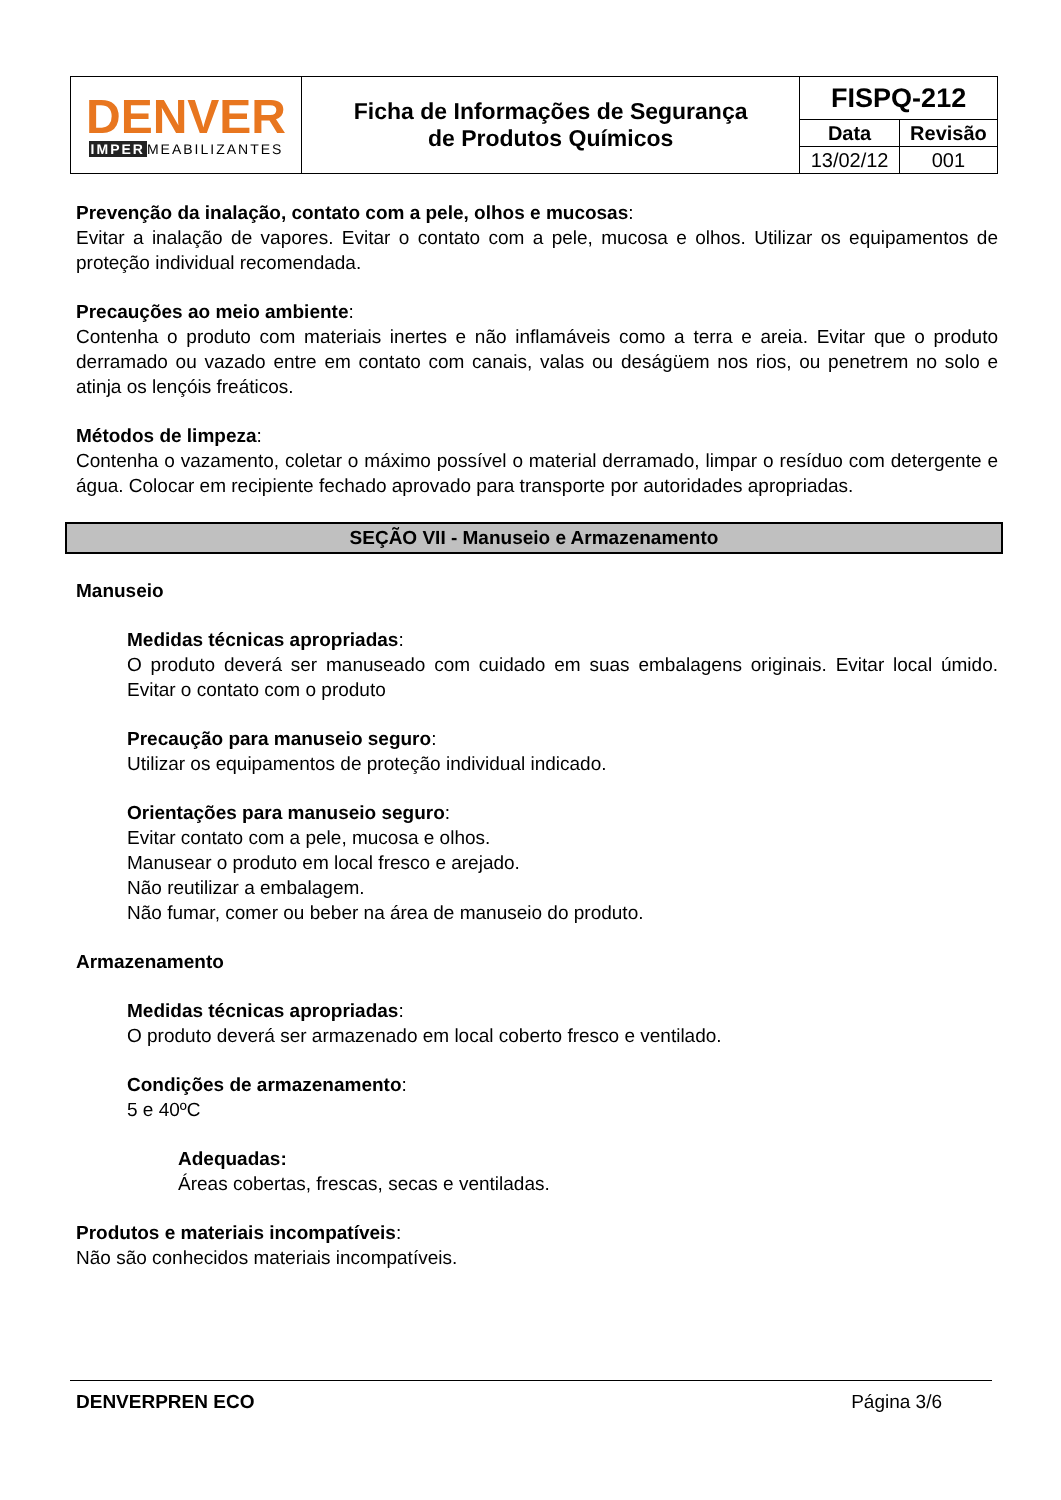| DENVER IMPER MEABILIZANTES | Ficha de Informações de Segurança de Produtos Químicos | FISPQ-212 | |
| | | Data | Revisão |
| | | 13/02/12 | 001 |
Prevenção da inalação, contato com a pele, olhos e mucosas:
Evitar a inalação de vapores. Evitar o contato com a pele, mucosa e olhos. Utilizar os equipamentos de proteção individual recomendada.
Precauções ao meio ambiente:
Contenha o produto com materiais inertes e não inflamáveis como a terra e areia. Evitar que o produto derramado ou vazado entre em contato com canais, valas ou deságüem nos rios, ou penetrem no solo e atinja os lençóis freáticos.
Métodos de limpeza:
Contenha o vazamento, coletar o máximo possível o material derramado, limpar o resíduo com detergente e água. Colocar em recipiente fechado aprovado para transporte por autoridades apropriadas.
SEÇÃO VII - Manuseio e Armazenamento
Manuseio
Medidas técnicas apropriadas:
O produto deverá ser manuseado com cuidado em suas embalagens originais. Evitar local úmido. Evitar o contato com o produto
Precaução para manuseio seguro:
Utilizar os equipamentos de proteção individual indicado.
Orientações para manuseio seguro:
Evitar contato com a pele, mucosa e olhos.
Manusear o produto em local fresco e arejado.
Não reutilizar a embalagem.
Não fumar, comer ou beber na área de manuseio do produto.
Armazenamento
Medidas técnicas apropriadas:
O produto deverá ser armazenado em local coberto fresco e ventilado.
Condições de armazenamento:
5 e 40ºC
Adequadas:
Áreas cobertas, frescas, secas e ventiladas.
Produtos e materiais incompatíveis:
Não são conhecidos materiais incompatíveis.
DENVERPREN ECO Página 3/6